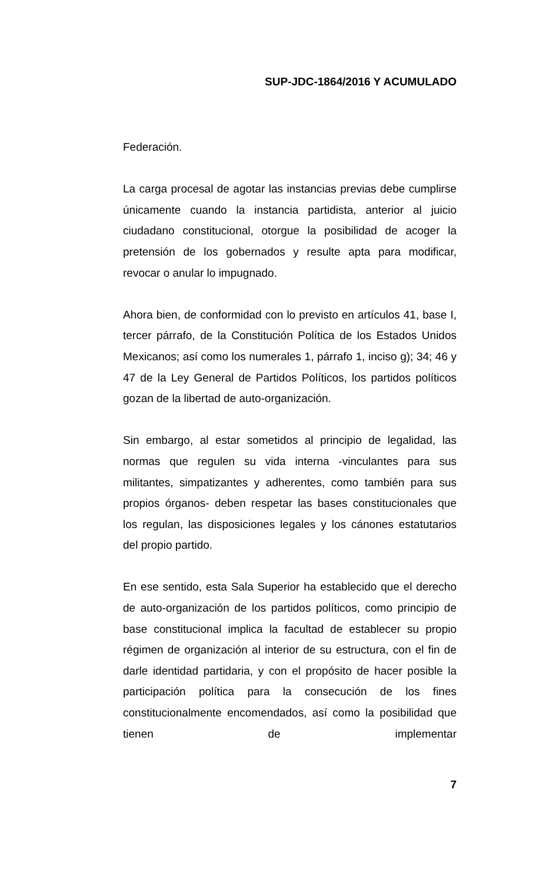SUP-JDC-1864/2016 Y ACUMULADO
Federación.
La carga procesal de agotar las instancias previas debe cumplirse únicamente cuando la instancia partidista, anterior al juicio ciudadano constitucional, otorgue la posibilidad de acoger la pretensión de los gobernados y resulte apta para modificar, revocar o anular lo impugnado.
Ahora bien, de conformidad con lo previsto en artículos 41, base I, tercer párrafo, de la Constitución Política de los Estados Unidos Mexicanos; así como los numerales 1, párrafo 1, inciso g); 34; 46 y 47 de la Ley General de Partidos Políticos, los partidos políticos gozan de la libertad de auto-organización.
Sin embargo, al estar sometidos al principio de legalidad, las normas que regulen su vida interna -vinculantes para sus militantes, simpatizantes y adherentes, como también para sus propios órganos- deben respetar las bases constitucionales que los regulan, las disposiciones legales y los cánones estatutarios del propio partido.
En ese sentido, esta Sala Superior ha establecido que el derecho de auto-organización de los partidos políticos, como principio de base constitucional implica la facultad de establecer su propio régimen de organización al interior de su estructura, con el fin de darle identidad partidaria, y con el propósito de hacer posible la participación política para la consecución de los fines constitucionalmente encomendados, así como la posibilidad que tienen de implementar
7